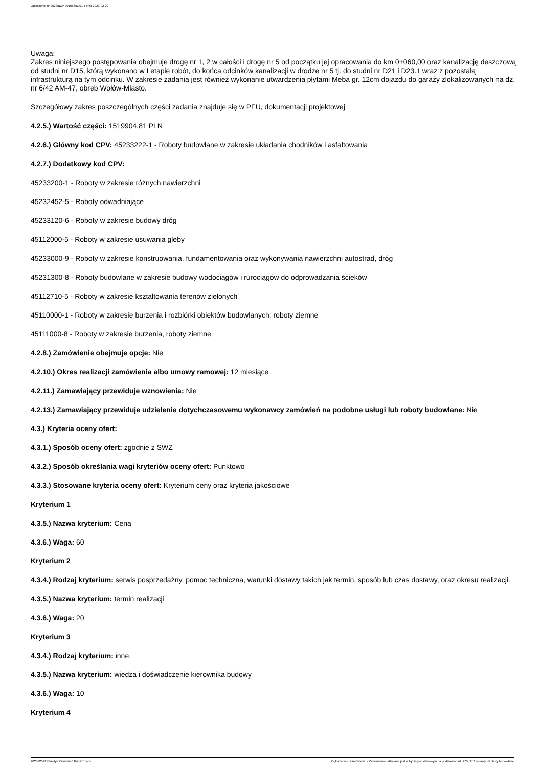Ogłoszenie nr 2023/BZP 00105681/01 z dnia 2023-02-22
Uwaga:
Zakres niniejszego postępowania obejmuje drogę nr 1, 2 w całości i drogę nr 5 od początku jej opracowania do km 0+060,00 oraz kanalizację deszczową od studni nr D15, którą wykonano w I etapie robót, do końca odcinków kanalizacji w drodze nr 5 tj. do studni nr D21 i D23.1 wraz z pozostałą infrastrukturą na tym odcinku. W zakresie zadania jest również wykonanie utwardzenia płytami Meba gr. 12cm dojazdu do garaży zlokalizowanych na dz. nr 6/42 AM-47, obręb Wołów-Miasto.
Szczegółowy zakres poszczególnych części zadania znajduje się w PFU, dokumentacji projektowej
4.2.5.) Wartość części: 1519904,81 PLN
4.2.6.) Główny kod CPV: 45233222-1 - Roboty budowlane w zakresie układania chodników i asfaltowania
4.2.7.) Dodatkowy kod CPV:
45233200-1 - Roboty w zakresie różnych nawierzchni
45232452-5 - Roboty odwadniające
45233120-6 - Roboty w zakresie budowy dróg
45112000-5 - Roboty w zakresie usuwania gleby
45233000-9 - Roboty w zakresie konstruowania, fundamentowania oraz wykonywania nawierzchni autostrad, dróg
45231300-8 - Roboty budowlane w zakresie budowy wodociągów i rurociągów do odprowadzania ścieków
45112710-5 - Roboty w zakresie kształtowania terenów zielonych
45110000-1 - Roboty w zakresie burzenia i rozbiórki obiektów budowlanych; roboty ziemne
45111000-8 - Roboty w zakresie burzenia, roboty ziemne
4.2.8.) Zamówienie obejmuje opcje: Nie
4.2.10.) Okres realizacji zamówienia albo umowy ramowej: 12 miesiące
4.2.11.) Zamawiający przewiduje wznowienia: Nie
4.2.13.) Zamawiający przewiduje udzielenie dotychczasowemu wykonawcy zamówień na podobne usługi lub roboty budowlane: Nie
4.3.) Kryteria oceny ofert:
4.3.1.) Sposób oceny ofert: zgodnie z SWZ
4.3.2.) Sposób określania wagi kryteriów oceny ofert: Punktowo
4.3.3.) Stosowane kryteria oceny ofert: Kryterium ceny oraz kryteria jakościowe
Kryterium 1
4.3.5.) Nazwa kryterium: Cena
4.3.6.) Waga: 60
Kryterium 2
4.3.4.) Rodzaj kryterium: serwis posprzedażny, pomoc techniczna, warunki dostawy takich jak termin, sposób lub czas dostawy, oraz okresu realizacji.
4.3.5.) Nazwa kryterium: termin realizacji
4.3.6.) Waga: 20
Kryterium 3
4.3.4.) Rodzaj kryterium: inne.
4.3.5.) Nazwa kryterium: wiedza i doświadczenie kierownika budowy
4.3.6.) Waga: 10
Kryterium 4
2023-02-22 Biuletyn Zamówień Publicznych Ogłoszenie o zamówieniu - Zamówienie udzielane jest w trybie podstawowym na podstawie: art. 275 pkt 1 ustawy - Roboty budowlane